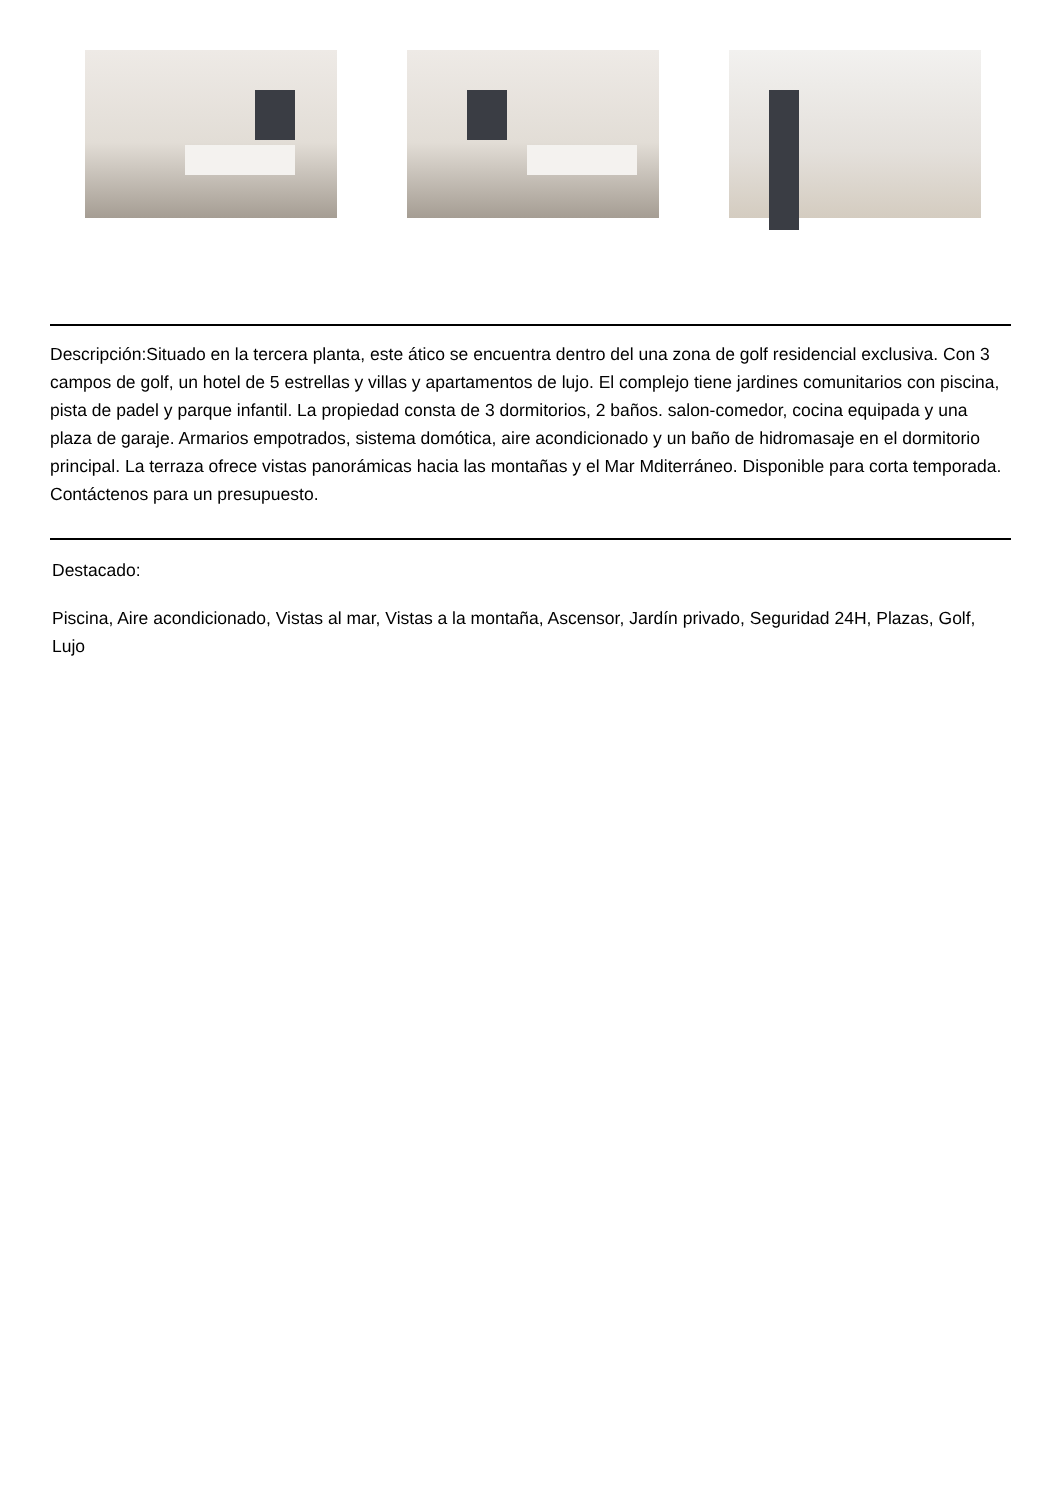Descripción:Situado en la tercera planta, este ático se encuentra dentro del una zona de golf residencial exclusiva. Con 3 campos de golf, un hotel de 5 estrellas y villas y apartamentos de lujo. El complejo tiene jardines comunitarios con piscina, pista de padel y parque infantil. La propiedad consta de 3 dormitorios, 2 baños. salon-comedor, cocina equipada y una plaza de garaje. Armarios empotrados, sistema domótica, aire acondicionado y un baño de hidromasaje en el dormitorio principal. La terraza ofrece vistas panorámicas hacia las montañas y el Mar Mditerráneo. Disponible para corta temporada. Contáctenos para un presupuesto.
Destacado:
Piscina, Aire acondicionado, Vistas al mar, Vistas a la montaña, Ascensor, Jardín privado, Seguridad 24H, Plazas, Golf, Lujo